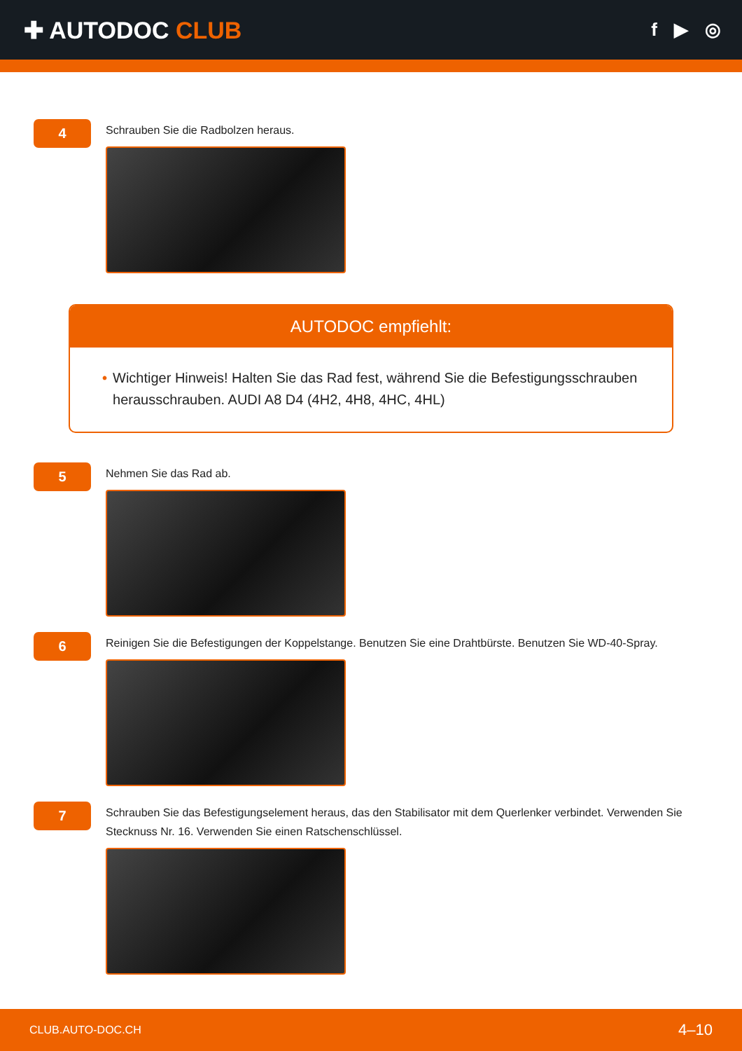✚ AUTODOC CLUB
f ▶ ◎
4
Schrauben Sie die Radbolzen heraus.
AUTODOC empfiehlt:
• Wichtiger Hinweis! Halten Sie das Rad fest, während Sie die Befestigungsschrauben herausschrauben. AUDI A8 D4 (4H2, 4H8, 4HC, 4HL)
5
Nehmen Sie das Rad ab.
6
Reinigen Sie die Befestigungen der Koppelstange. Benutzen Sie eine Drahtbürste. Benutzen Sie WD-40-Spray.
7
Schrauben Sie das Befestigungselement heraus, das den Stabilisator mit dem Querlenker verbindet. Verwenden Sie Stecknuss Nr. 16. Verwenden Sie einen Ratschenschlüssel.
CLUB.AUTO-DOC.CH 4–10